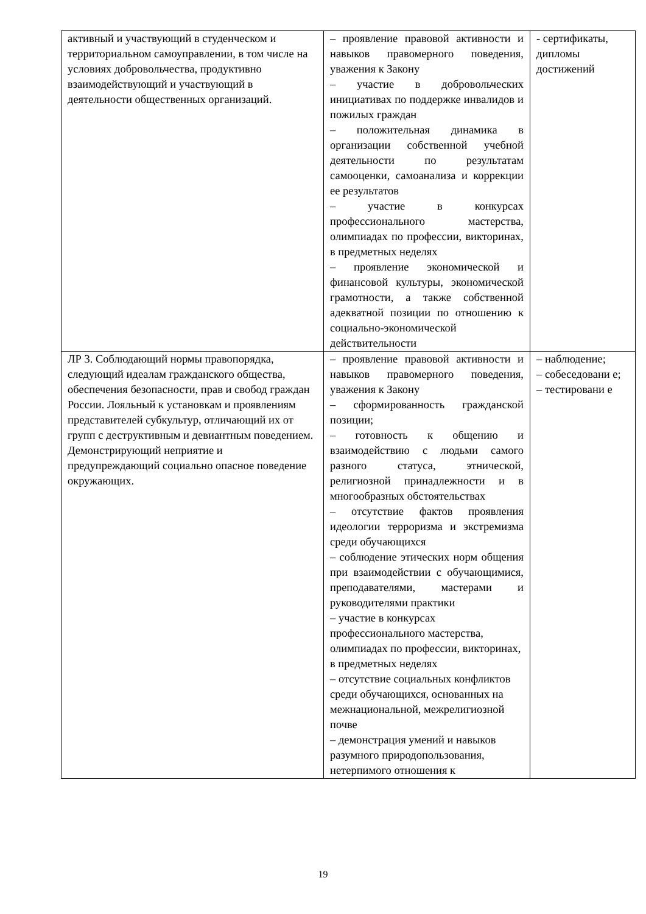| активный и участвующий в студенческом и территориальном самоуправлении, в том числе на условиях добровольчества, продуктивно взаимодействующий и участвующий в деятельности общественных организаций. | – проявление правовой активности и навыков правомерного поведения, уважения к Закону – участие в добровольческих инициативах по поддержке инвалидов и пожилых граждан – положительная динамика в организации собственной учебной деятельности по результатам самооценки, самоанализа и коррекции ее результатов – участие в конкурсах профессионального мастерства, олимпиадах по профессии, викторинах, в предметных неделях – проявление экономической и финансовой культуры, экономической грамотности, а также собственной адекватной позиции по отношению к социально-экономической действительности | - сертификаты, дипломы достижений |
| ЛР 3. Соблюдающий нормы правопорядка, следующий идеалам гражданского общества, обеспечения безопасности, прав и свобод граждан России. Лояльный к установкам и проявлениям представителей субкультур, отличающий их от групп с деструктивным и девиантным поведением. Демонстрирующий неприятие и предупреждающий социально опасное поведение окружающих. | – проявление правовой активности и навыков правомерного поведения, уважения к Закону – сформированность гражданской позиции; – готовность к общению и взаимодействию с людьми самого разного статуса, этнической, религиозной принадлежности и в многообразных обстоятельствах – отсутствие фактов проявления идеологии терроризма и экстремизма среди обучающихся – соблюдение этических норм общения при взаимодействии с обучающимися, преподавателями, мастерами и руководителями практики – участие в конкурсах профессионального мастерства, олимпиадах по профессии, викторинах, в предметных неделях – отсутствие социальных конфликтов среди обучающихся, основанных на межнациональной, межрелигиозной почве – демонстрация умений и навыков разумного природопользования, нетерпимого отношения к | – наблюдение; – собеседовани е; – тестировани е |
19